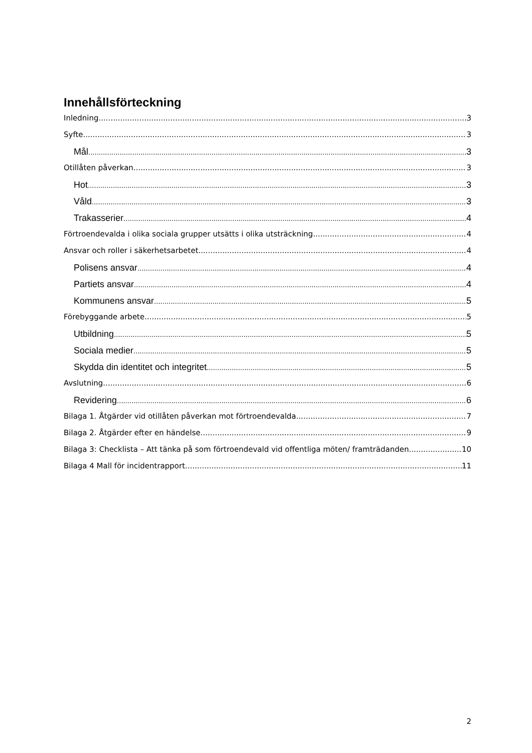Innehållsförteckning
Inledning 3
Syfte 3
Mål 3
Otillåten påverkan 3
Hot 3
Våld 3
Trakasserier 4
Förtroendevalda i olika sociala grupper utsätts i olika utsträckning 4
Ansvar och roller i säkerhetsarbetet 4
Polisens ansvar 4
Partiets ansvar 4
Kommunens ansvar 5
Förebyggande arbete 5
Utbildning 5
Sociala medier 5
Skydda din identitet och integritet 5
Avslutning 6
Revidering 6
Bilaga 1. Åtgärder vid otillåten påverkan mot förtroendevalda 7
Bilaga 2. Åtgärder efter en händelse 9
Bilaga 3: Checklista – Att tänka på som förtroendevald vid offentliga möten/ framträdanden 10
Bilaga 4 Mall för incidentrapport 11
2